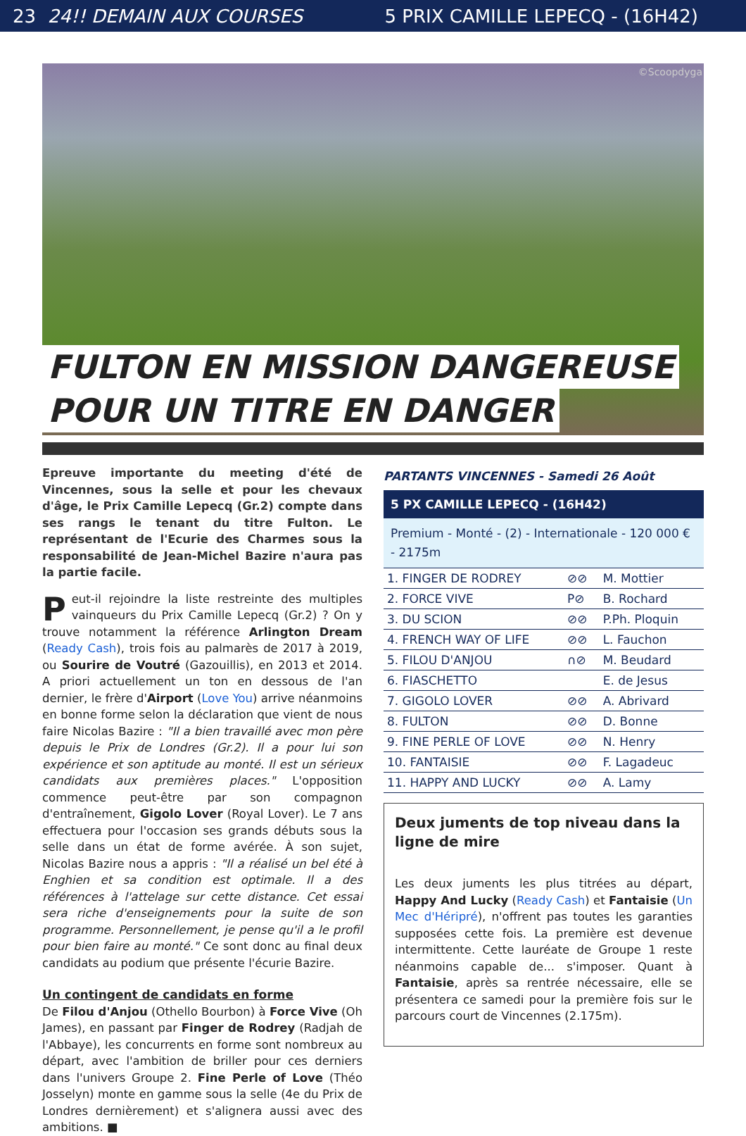23 24!! DEMAIN AUX COURSES
5 PRIX CAMILLE LEPECQ - (16H42)
©Scoopdyga
FULTON EN MISSION DANGEREUSE
POUR UN TITRE EN DANGER
Epreuve importante du meeting d'été de Vincennes, sous la selle et pour les chevaux d'âge, le Prix Camille Lepecq (Gr.2) compte dans ses rangs le tenant du titre Fulton. Le représentant de l'Ecurie des Charmes sous la responsabilité de Jean-Michel Bazire n'aura pas la partie facile.
Peut-il rejoindre la liste restreinte des multiples vainqueurs du Prix Camille Lepecq (Gr.2) ? On y trouve notamment la référence Arlington Dream (Ready Cash), trois fois au palmarès de 2017 à 2019, ou Sourire de Voutré (Gazouillis), en 2013 et 2014. A priori actuellement un ton en dessous de l'an dernier, le frère d'Airport (Love You) arrive néanmoins en bonne forme selon la déclaration que vient de nous faire Nicolas Bazire : "Il a bien travaillé avec mon père depuis le Prix de Londres (Gr.2). Il a pour lui son expérience et son aptitude au monté. Il est un sérieux candidats aux premières places." L'opposition commence peut-être par son compagnon d'entraînement, Gigolo Lover (Royal Lover). Le 7 ans effectuera pour l'occasion ses grands débuts sous la selle dans un état de forme avérée. À son sujet, Nicolas Bazire nous a appris : "Il a réalisé un bel été à Enghien et sa condition est optimale. Il a des références à l'attelage sur cette distance. Cet essai sera riche d'enseignements pour la suite de son programme. Personnellement, je pense qu'il a le profil pour bien faire au monté." Ce sont donc au final deux candidats au podium que présente l'écurie Bazire.
Un contingent de candidats en forme
De Filou d'Anjou (Othello Bourbon) à Force Vive (Oh James), en passant par Finger de Rodrey (Radjah de l'Abbaye), les concurrents en forme sont nombreux au départ, avec l'ambition de briller pour ces derniers dans l'univers Groupe 2. Fine Perle of Love (Théo Josselyn) monte en gamme sous la selle (4e du Prix de Londres dernièrement) et s'alignera aussi avec des ambitions. ■
PARTANTS VINCENNES - Samedi 26 Août
| 5 PX CAMILLE LEPECQ - (16H42) | | |
| --- | --- | --- |
| Premium - Monté - (2) - Internationale - 120 000 € - 2175m | | |
| 1. FINGER DE RODREY | ⊘⊘ | M. Mottier |
| 2. FORCE VIVE | P⊘ | B. Rochard |
| 3. DU SCION | ⊘⊘ | P.Ph. Ploquin |
| 4. FRENCH WAY OF LIFE | ⊘⊘ | L. Fauchon |
| 5. FILOU D'ANJOU | ∩⊘ | M. Beudard |
| 6. FIASCHETTO | | E. de Jesus |
| 7. GIGOLO LOVER | ⊘⊘ | A. Abrivard |
| 8. FULTON | ⊘⊘ | D. Bonne |
| 9. FINE PERLE OF LOVE | ⊘⊘ | N. Henry |
| 10. FANTAISIE | ⊘⊘ | F. Lagadeuc |
| 11. HAPPY AND LUCKY | ⊘⊘ | A. Lamy |
Deux juments de top niveau dans la ligne de mire
Les deux juments les plus titrées au départ, Happy And Lucky (Ready Cash) et Fantaisie (Un Mec d'Héripré), n'offrent pas toutes les garanties supposées cette fois. La première est devenue intermittente. Cette lauréate de Groupe 1 reste néanmoins capable de... s'imposer. Quant à Fantaisie, après sa rentrée nécessaire, elle se présentera ce samedi pour la première fois sur le parcours court de Vincennes (2.175m).